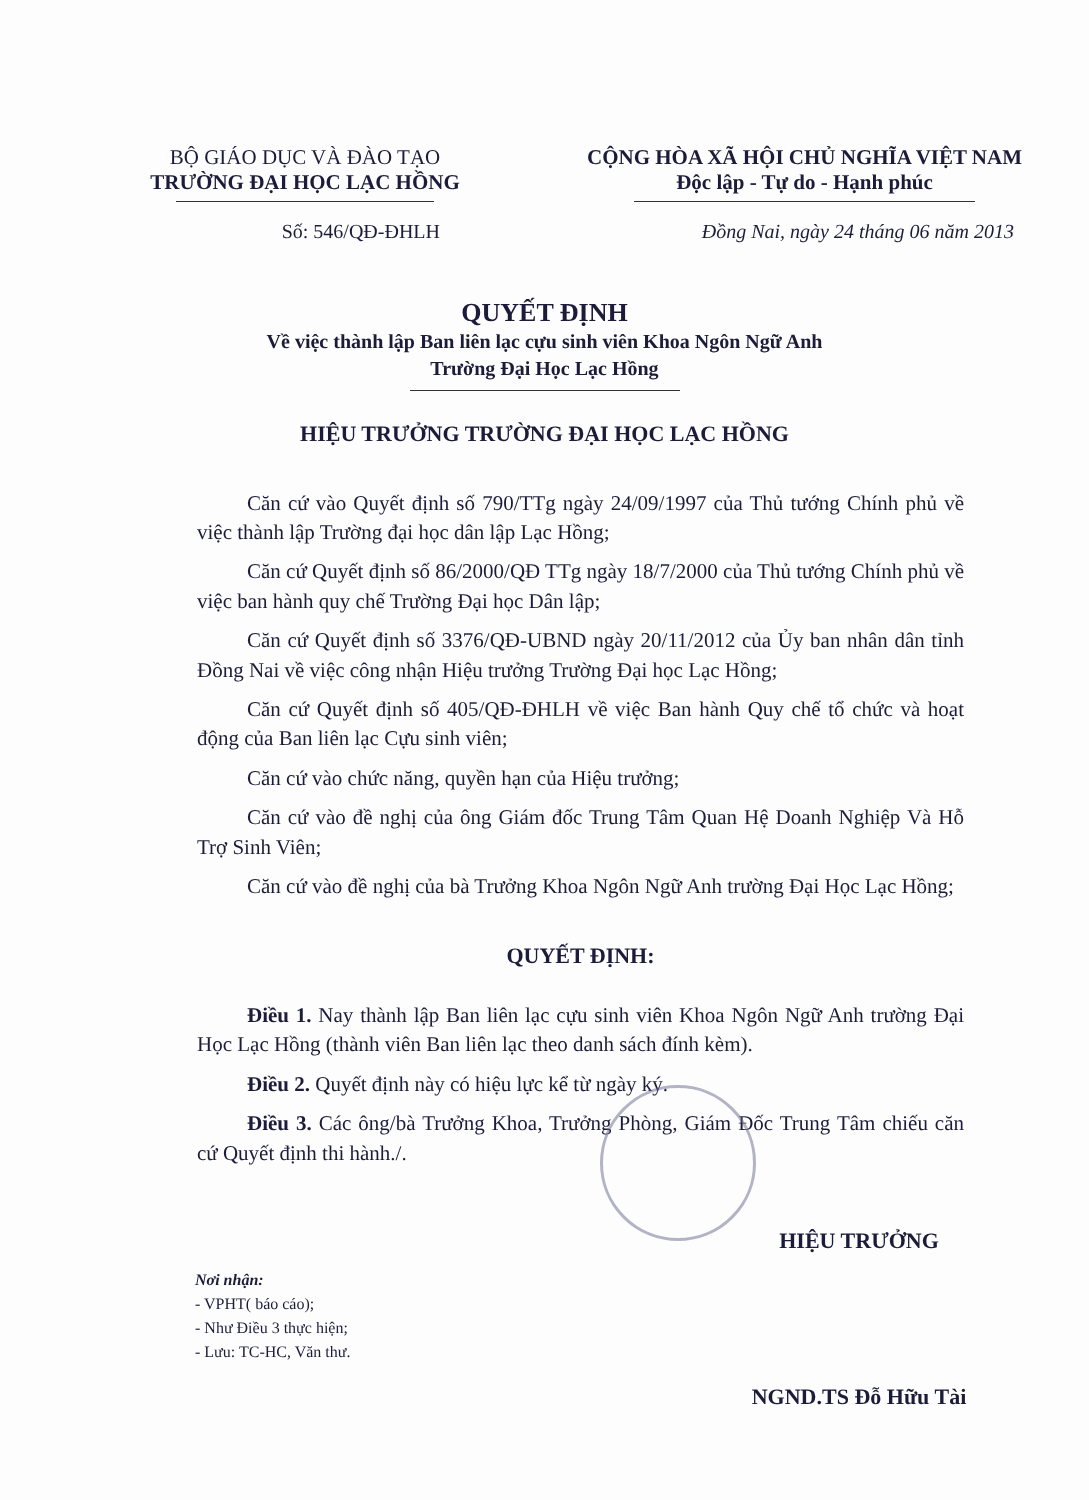BỘ GIÁO DỤC VÀ ĐÀO TẠO
TRƯỜNG ĐẠI HỌC LẠC HỒNG
CỘNG HÒA XÃ HỘI CHỦ NGHĨA VIỆT NAM
Độc lập - Tự do - Hạnh phúc
Số: 546/QĐ-ĐHLH Đồng Nai, ngày 24 tháng 06 năm 2013
QUYẾT ĐỊNH
Về việc thành lập Ban liên lạc cựu sinh viên Khoa Ngôn Ngữ Anh
Trường Đại Học Lạc Hồng
HIỆU TRƯỞNG TRƯỜNG ĐẠI HỌC LẠC HỒNG
Căn cứ vào Quyết định số 790/TTg ngày 24/09/1997 của Thủ tướng Chính phủ về việc thành lập Trường đại học dân lập Lạc Hồng;
Căn cứ Quyết định số 86/2000/QĐ TTg ngày 18/7/2000 của Thủ tướng Chính phủ về việc ban hành quy chế Trường Đại học Dân lập;
Căn cứ Quyết định số 3376/QĐ-UBND ngày 20/11/2012 của Ủy ban nhân dân tỉnh Đồng Nai về việc công nhận Hiệu trưởng Trường Đại học Lạc Hồng;
Căn cứ Quyết định số 405/QĐ-ĐHLH về việc Ban hành Quy chế tổ chức và hoạt động của Ban liên lạc Cựu sinh viên;
Căn cứ vào chức năng, quyền hạn của Hiệu trưởng;
Căn cứ vào đề nghị của ông Giám đốc Trung Tâm Quan Hệ Doanh Nghiệp Và Hỗ Trợ Sinh Viên;
Căn cứ vào đề nghị của bà Trưởng Khoa Ngôn Ngữ Anh trường Đại Học Lạc Hồng;
QUYẾT ĐỊNH:
Điều 1. Nay thành lập Ban liên lạc cựu sinh viên Khoa Ngôn Ngữ Anh trường Đại Học Lạc Hồng (thành viên Ban liên lạc theo danh sách đính kèm).
Điều 2. Quyết định này có hiệu lực kể từ ngày ký.
Điều 3. Các ông/bà Trưởng Khoa, Trưởng Phòng, Giám Đốc Trung Tâm chiếu căn cứ Quyết định thi hành./.
Nơi nhận:
- VPHT( báo cáo);
- Như Điều 3 thực hiện;
- Lưu: TC-HC, Văn thư.
HIỆU TRƯỞNG
NGND.TS Đỗ Hữu Tài